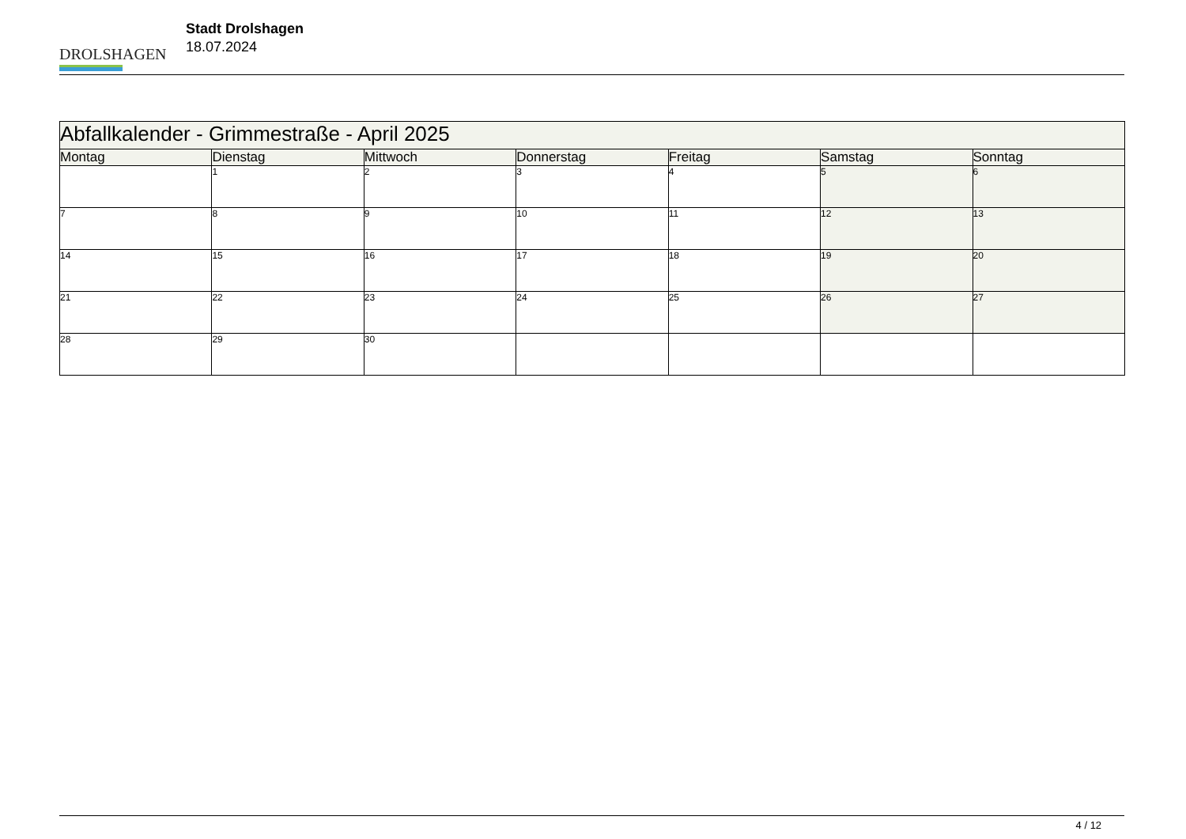DROLSHAGEN
Stadt Drolshagen
18.07.2024
| Abfallkalender - Grimmestraße - April 2025 | | | | | | |
| --- | --- | --- | --- | --- | --- | --- |
| Montag | Dienstag | Mittwoch | Donnerstag | Freitag | Samstag | Sonntag |
| | 1 | 2 | 3 | 4 | 5 | 6 |
| 7 | 8 | 9 | 10 | 11 | 12 | 13 |
| 14 | 15 | 16 | 17 | 18 | 19 | 20 |
| 21 | 22 | 23 | 24 | 25 | 26 | 27 |
| 28 | 29 | 30 | | | | |
4 / 12